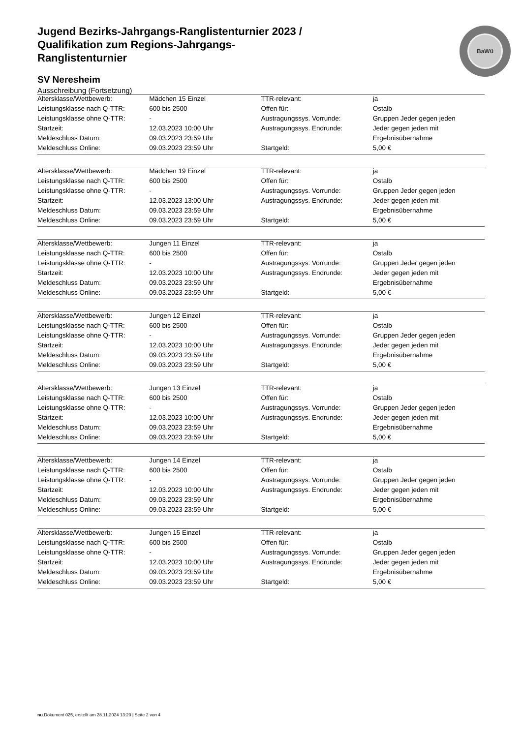BaWü
Jugend Bezirks-Jahrgangs-Ranglistenturnier 2023 / Qualifikation zum Regions-Jahrgangs-Ranglistenturnier
SV Neresheim
Ausschreibung (Fortsetzung)
| Altersklasse/Wettbewerb: | Mädchen 15 Einzel | TTR-relevant: | ja |
| Leistungsklasse nach Q-TTR: | 600 bis 2500 | Offen für: | Ostalb |
| Leistungsklasse ohne Q-TTR: | - | Austragungssys. Vorrunde: | Gruppen Jeder gegen jeden |
| Startzeit: | 12.03.2023 10:00 Uhr | Austragungssys. Endrunde: | Jeder gegen jeden mit |
| Meldeschluss Datum: | 09.03.2023 23:59 Uhr | | Ergebnisübernahme |
| Meldeschluss Online: | 09.03.2023 23:59 Uhr | Startgeld: | 5,00 € |
| Altersklasse/Wettbewerb: | Mädchen 19 Einzel | TTR-relevant: | ja |
| Leistungsklasse nach Q-TTR: | 600 bis 2500 | Offen für: | Ostalb |
| Leistungsklasse ohne Q-TTR: | - | Austragungssys. Vorrunde: | Gruppen Jeder gegen jeden |
| Startzeit: | 12.03.2023 13:00 Uhr | Austragungssys. Endrunde: | Jeder gegen jeden mit |
| Meldeschluss Datum: | 09.03.2023 23:59 Uhr | | Ergebnisübernahme |
| Meldeschluss Online: | 09.03.2023 23:59 Uhr | Startgeld: | 5,00 € |
| Altersklasse/Wettbewerb: | Jungen 11 Einzel | TTR-relevant: | ja |
| Leistungsklasse nach Q-TTR: | 600 bis 2500 | Offen für: | Ostalb |
| Leistungsklasse ohne Q-TTR: | - | Austragungssys. Vorrunde: | Gruppen Jeder gegen jeden |
| Startzeit: | 12.03.2023 10:00 Uhr | Austragungssys. Endrunde: | Jeder gegen jeden mit |
| Meldeschluss Datum: | 09.03.2023 23:59 Uhr | | Ergebnisübernahme |
| Meldeschluss Online: | 09.03.2023 23:59 Uhr | Startgeld: | 5,00 € |
| Altersklasse/Wettbewerb: | Jungen 12 Einzel | TTR-relevant: | ja |
| Leistungsklasse nach Q-TTR: | 600 bis 2500 | Offen für: | Ostalb |
| Leistungsklasse ohne Q-TTR: | - | Austragungssys. Vorrunde: | Gruppen Jeder gegen jeden |
| Startzeit: | 12.03.2023 10:00 Uhr | Austragungssys. Endrunde: | Jeder gegen jeden mit |
| Meldeschluss Datum: | 09.03.2023 23:59 Uhr | | Ergebnisübernahme |
| Meldeschluss Online: | 09.03.2023 23:59 Uhr | Startgeld: | 5,00 € |
| Altersklasse/Wettbewerb: | Jungen 13 Einzel | TTR-relevant: | ja |
| Leistungsklasse nach Q-TTR: | 600 bis 2500 | Offen für: | Ostalb |
| Leistungsklasse ohne Q-TTR: | - | Austragungssys. Vorrunde: | Gruppen Jeder gegen jeden |
| Startzeit: | 12.03.2023 10:00 Uhr | Austragungssys. Endrunde: | Jeder gegen jeden mit |
| Meldeschluss Datum: | 09.03.2023 23:59 Uhr | | Ergebnisübernahme |
| Meldeschluss Online: | 09.03.2023 23:59 Uhr | Startgeld: | 5,00 € |
| Altersklasse/Wettbewerb: | Jungen 14 Einzel | TTR-relevant: | ja |
| Leistungsklasse nach Q-TTR: | 600 bis 2500 | Offen für: | Ostalb |
| Leistungsklasse ohne Q-TTR: | - | Austragungssys. Vorrunde: | Gruppen Jeder gegen jeden |
| Startzeit: | 12.03.2023 10:00 Uhr | Austragungssys. Endrunde: | Jeder gegen jeden mit |
| Meldeschluss Datum: | 09.03.2023 23:59 Uhr | | Ergebnisübernahme |
| Meldeschluss Online: | 09.03.2023 23:59 Uhr | Startgeld: | 5,00 € |
| Altersklasse/Wettbewerb: | Jungen 15 Einzel | TTR-relevant: | ja |
| Leistungsklasse nach Q-TTR: | 600 bis 2500 | Offen für: | Ostalb |
| Leistungsklasse ohne Q-TTR: | - | Austragungssys. Vorrunde: | Gruppen Jeder gegen jeden |
| Startzeit: | 12.03.2023 10:00 Uhr | Austragungssys. Endrunde: | Jeder gegen jeden mit |
| Meldeschluss Datum: | 09.03.2023 23:59 Uhr | | Ergebnisübernahme |
| Meldeschluss Online: | 09.03.2023 23:59 Uhr | Startgeld: | 5,00 € |
nu.Dokument 025, erstellt am 28.11.2024 13:20 | Seite 2 von 4